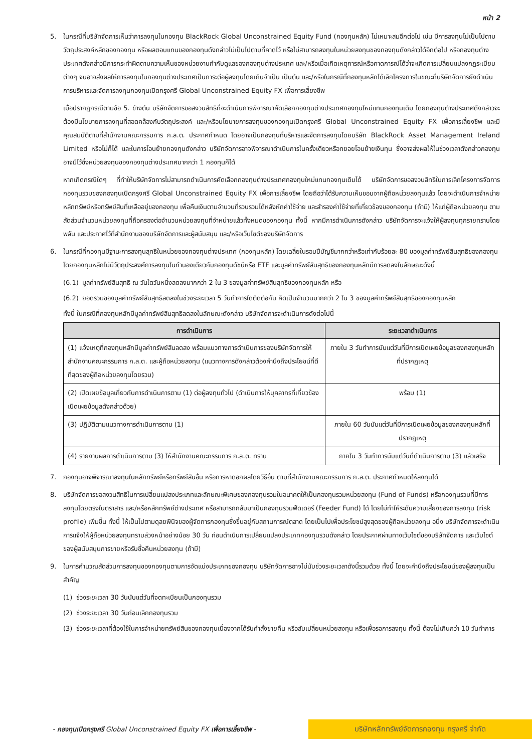หน้า 2
5. ในกรณีที่บริษัทจัดการเห็นว่าการลงทุนในกองทุน BlackRock Global Unconstrained Equity Fund (กองทุนหลัก) ไม่เหมาะสมอีกต่อไป เช่น มีการลงทุนไม่เป็นไปตามวัตถุประสงค์หลักของกองทุน หรือผลตอบแทนของกองทุนดังกล่าวไม่เป็นไปตามที่คาดไว้ หรือไม่สามารถลงทุนในหน่วยลงทุนของกองทุนดังกล่าวได้อีกต่อไป หรือกองทุนต่างประเทศดังกล่าวมีการกระทำผิดตามความเห็นของหน่วยงานกำกับดูแลของกองทุนต่างประเทศ และ/หรือเมื่อเกิดเหตุการณ์หรือคาดการณ์ได้ว่าจะเกิดการเปลี่ยนแปลงกฎระเบียบต่างๆ จนอาจส่งผลให้การลงทุนในกองทุนต่างประเทศเป็นภาระต่อผู้ลงทุนโดยเกินจำเป็น เป็นต้น และ/หรือในกรณีที่กองทุนหลักได้เลิกโครงการในขณะที่บริษัทจัดการยังดำเนินการบริหารและจัดการลงทุนกองทุนเปิดกรุงศรี Global Unconstrained Equity FX เพื่อการเลี้ยงชีพ
เมื่อปรากฏกรณีตามข้อ 5. ข้างต้น บริษัทจัดการขอสงวนสิทธิที่จะดำเนินการพิจารณาคัดเลือกกองทุนต่างประเทศกองทุนใหม่แทนกองทุนเดิม โดยกองทุนต่างประเทศดังกล่าวจะต้องมีนโยบายการลงทุนที่สอดคล้องกับวัตถุประสงค์ และ/หรือนโยบายการลงทุนของกองทุนเปิดกรุงศรี Global Unconstrained Equity FX เพื่อการเลี้ยงชีพ และมีคุณสมบัติตามที่สำนักงานคณะกรรมการ ก.ล.ต. ประกาศกำหนด โดยอาจเป็นกองทุนที่บริหารและจัดการลงทุนโดยบริษัท BlackRock Asset Management Ireland Limited หรือไม่ก็ได้ และในการโอนย้ายกองทุนดังกล่าว บริษัทจัดการอาจพิจารณาดำเนินการในครั้งเดียวหรือทยอยโอนย้ายเงินทุน ซึ่งอาจส่งผลให้ในช่วงเวลาดังกล่าวกองทุนอาจมีไว้ซึ่งหน่วยลงทุนของกองทุนต่างประเทศมากกว่า 1 กองทุนก็ได้
หากเกิดกรณีใดๆ ที่ทำให้บริษัทจัดการไม่สามารถดำเนินการคัดเลือกกองทุนต่างประเทศกองทุนใหม่แทนกองทุนเดิมได้ บริษัทจัดการขอสงวนสิทธิในการเลิกโครงการจัดการกองทุนรวมของกองทุนเปิดกรุงศรี Global Unconstrained Equity FX เพื่อการเลี้ยงชีพ โดยถือว่าได้รับความเห็นชอบจากผู้ถือหน่วยลงทุนแล้ว โดยจะดำเนินการจำหน่ายหลักทรัพย์หรือทรัพย์สินที่เหลืออยู่ของกองทุน เพื่อคืนเงินตามจำนวนที่รวบรวมได้หลังหักค่าใช้จ่าย และสำรองค่าใช้จ่ายที่เกี่ยวข้องของกองทุน (ถ้ามี) ให้แก่ผู้ถือหน่วยลงทุน ตามสัดส่วนจำนวนหน่วยลงทุนที่ถือครองต่อจำนวนหน่วยลงทุนที่จำหน่ายแล้วทั้งหมดของกองทุน ทั้งนี้ หากมีการดำเนินการดังกล่าว บริษัทจัดการจะแจ้งให้ผู้ลงทุนทุกรายทราบโดยพลัน และประกาศไว้ที่สำนักงานของบริษัทจัดการและผู้สนับสนุน และ/หรือเว็บไซต์ของบริษัทจัดการ
6. ในกรณีที่กองทุนมีฐานะการลงทุนสุทธิในหน่วยของกองทุนต่างประเทศ (กองทุนหลัก) โดยเฉลี่ยในรอบปีบัญชีมากกว่าหรือเท่ากับร้อยละ 80 ของมูลค่าทรัพย์สินสุทธิของกองทุน โดยกองทุนหลักไม่มีวัตถุประสงค์การลงทุนในทำนองเดียวกับกองทุนดัชนีหรือ ETF และมูลค่าทรัพย์สินสุทธิของกองทุนหลักมีการลดลงในลักษณะดังนี้
(6.1)
มูลค่าทรัพย์สินสุทธิ ณ วันใดวันหนึ่งลดลงมากกว่า 2 ใน 3 ของมูลค่าทรัพย์สินสุทธิของกองทุนหลัก หรือ
(6.2)
ยอดรวมของมูลค่าทรัพย์สินสุทธิลดลงในช่วงระยะเวลา 5 วันทำการใดติดต่อกัน คิดเป็นจำนวนมากกว่า 2 ใน 3 ของมูลค่าทรัพย์สินสุทธิของกองทุนหลัก
ทั้งนี้ ในกรณีที่กองทุนหลักมีมูลค่าทรัพย์สินสุทธิลดลงในลักษณะดังกล่าว บริษัทจัดการจะดำเนินการดังต่อไปนี้
| การดำเนินการ | ระยะเวลาดำเนินการ |
| --- | --- |
| (1) แจ้งเหตุที่กองทุนหลักมีมูลค่าทรัพย์สินลดลง พร้อมแนวทางการดำเนินการของบริษัทจัดการให้สำนักงานคณะกรรมการ ก.ล.ต. และผู้ถือหน่วยลงทุน (แนวทางการดังกล่าวต้องคำนึงถึงประโยชน์ที่ดีที่สุดของผู้ถือหน่วยลงทุนโดยรวม) | ภายใน 3 วันทำการนับแต่วันที่มีการเปิดเผยข้อมูลของกองทุนหลักที่ปรากฏเหตุ |
| (2) เปิดเผยข้อมูลเกี่ยวกับการดำเนินการตาม (1) ต่อผู้ลงทุนทั่วไป (ดำเนินการให้บุคลากรที่เกี่ยวข้องเปิดเผยข้อมูลดังกล่าวด้วย) | พร้อม (1) |
| (3) ปฏิบัติตามแนวทางการดำเนินการตาม (1) | ภายใน 60 วันนับแต่วันที่มีการเปิดเผยข้อมูลของกองทุนหลักที่ปรากฏเหตุ |
| (4) รายงานผลการดำเนินการตาม (3) ให้สำนักงานคณะกรรมการ ก.ล.ต. ทราบ | ภายใน 3 วันทำการนับแต่วันที่ดำเนินการตาม (3) แล้วเสร็จ |
7. กองทุนอาจพิจารณาลงทุนในหลักทรัพย์หรือทรัพย์สินอื่น หรือการหาดอกผลโดยวิธีอื่น ตามที่สำนักงานคณะกรรมการ ก.ล.ต. ประกาศกำหนดให้ลงทุนได้
8. บริษัทจัดการขอสงวนสิทธิในการเปลี่ยนแปลงประเภทและลักษณะพิเศษของกองทุนรวมในอนาคตให้เป็นกองทุนรวมหน่วยลงทุน (Fund of Funds) หรือกองทุนรวมที่มีการลงทุนโดยตรงในตราสาร และ/หรือหลักทรัพย์ต่างประเทศ หรือสามารถกลับมาเป็นกองทุนรวมฟีดเดอร์ (Feeder Fund) ได้ โดยไม่ทำให้ระดับความเสี่ยงของการลงทุน (risk profile) เพิ่มขึ้น ทั้งนี้ ให้เป็นไปตามดุลยพินิจของผู้จัดการกองทุนซึ่งขึ้นอยู่กับสถานการณ์ตลาด โดยเป็นไปเพื่อประโยชน์สูงสุดของผู้ถือหน่วยลงทุน อนึ่ง บริษัทจัดการจะดำเนินการแจ้งให้ผู้ถือหน่วยลงทุนทราบล่วงหน้าอย่างน้อย 30 วัน ก่อนดำเนินการเปลี่ยนแปลงประเภทกองทุนรวมดังกล่าว โดยประกาศผ่านทางเว็บไซต์ของบริษัทจัดการ และเว็บไซต์ของผู้สนับสนุนการขายหรือรับซื้อคืนหน่วยลงทุน (ถ้ามี)
9. ในการคำนวณสัดส่วนการลงทุนของกองทุนตามการจัดแบ่งประเภทของกองทุน บริษัทจัดการอาจไม่นับช่วงระยะเวลาดังนี้รวมด้วย ทั้งนี้ โดยจะคำนึงถึงประโยชน์ของผู้ลงทุนเป็นสำคัญ
(1) ช่วงระยะเวลา 30 วันนับแต่วันที่จดทะเบียนเป็นกองทุนรวม
(2) ช่วงระยะเวลา 30 วันก่อนเลิกกองทุนรวม
(3) ช่วงระยะเวลาที่ต้องใช้ในการจำหน่ายทรัพย์สินของกองทุนเนื่องจากได้รับคำสั่งขายคืน หรือสับเปลี่ยนหน่วยลงทุน หรือเพื่อรอการลงทุน ทั้งนี้ ต้องไม่เกินกว่า 10 วันทำการ
- กองทุนเปิดกรุงศรี Global Unconstrained Equity FX เพื่อการเลี้ยงชีพ -
บริษัทหลักทรัพย์จัดการกองทุน กรุงศรี จำกัด